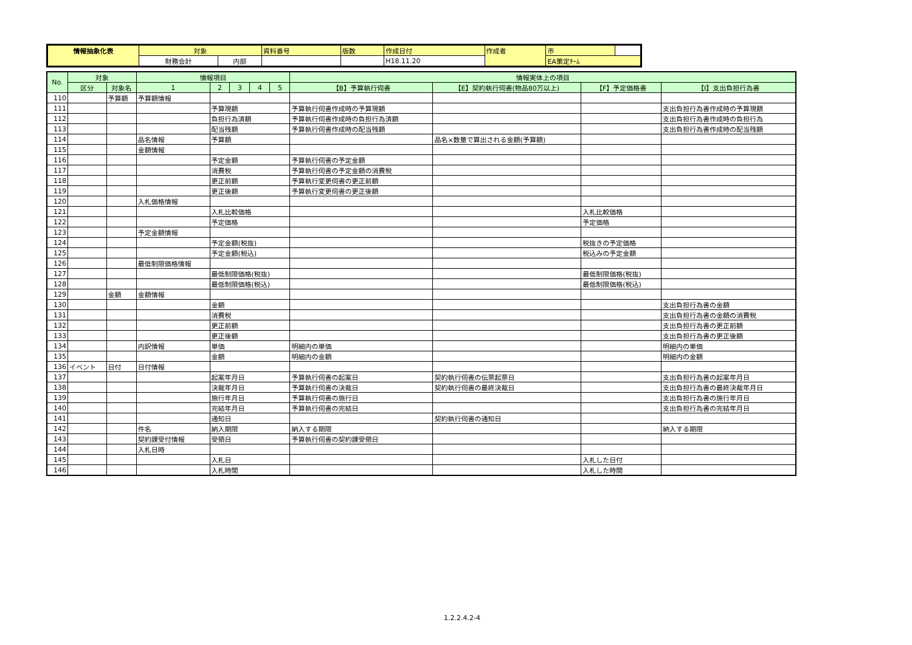| 情報抽象化表 | 対象 | | 資料番号 | 版数 | 作成日付 | 作成者 | 市 | |
| | 財務会計 | 内部 | | | H18.11.20 | | EA策定ﾁｰﾑ | |
| No. | 対象 | | 情報項目 | | | | | 情報実体上の項目 | | | |
| --- | --- | --- | --- | --- | --- | --- | --- | --- | --- | --- | --- |
| | 区分 | 対象名 | 1 | 2 | 3 | 4 | 5 | 【B】予算執行伺書 | 【E】契約執行伺書(物品80万以上) | 【F】予定価格書 | 【I】支出負担行為書 |
| 110 | | 予算額 | 予算額情報 | | | | | | | | |
| 111 | | | | 予算現額 | | | | 予算執行伺書作成時の予算現額 | | | 支出負担行為書作成時の予算現額 |
| 112 | | | | 負担行為済額 | | | | 予算執行伺書作成時の負担行為済額 | | | 支出負担行為書作成時の負担行為 |
| 113 | | | | 配当残額 | | | | 予算執行伺書作成時の配当残額 | | | 支出負担行為書作成時の配当残額 |
| 114 | | | 品名情報 | 予算額 | | | | | 品名×数量で算出される金額(予算額) | | |
| 115 | | | 金額情報 | | | | | | | | |
| 116 | | | | 予定金額 | | | | 予算執行伺書の予定金額 | | | |
| 117 | | | | 消費税 | | | | 予算執行伺書の予定金額の消費税 | | | |
| 118 | | | | 更正前額 | | | | 予算執行変更伺書の更正前額 | | | |
| 119 | | | | 更正後額 | | | | 予算執行変更伺書の更正後額 | | | |
| 120 | | | 入札価格情報 | | | | | | | | |
| 121 | | | | 入札比較価格 | | | | | | 入札比較価格 | |
| 122 | | | | 予定価格 | | | | | | 予定価格 | |
| 123 | | | 予定金額情報 | | | | | | | | |
| 124 | | | | 予定金額(税抜) | | | | | | 税抜きの予定価格 | |
| 125 | | | | 予定金額(税込) | | | | | | 税込みの予定金額 | |
| 126 | | | 最低制限価格情報 | | | | | | | | |
| 127 | | | | 最低制限価格(税抜) | | | | | | 最低制限価格(税抜) | |
| 128 | | | | 最低制限価格(税込) | | | | | | 最低制限価格(税込) | |
| 129 | | 金額 | 金額情報 | | | | | | | | |
| 130 | | | | 金額 | | | | | | | 支出負担行為書の金額 |
| 131 | | | | 消費税 | | | | | | | 支出負担行為書の金額の消費税 |
| 132 | | | | 更正前額 | | | | | | | 支出負担行為書の更正前額 |
| 133 | | | | 更正後額 | | | | | | | 支出負担行為書の更正後額 |
| 134 | | | 内訳情報 | 単価 | | | | 明細内の単価 | | | 明細内の単価 |
| 135 | | | | 金額 | | | | 明細内の金額 | | | 明細内の金額 |
| 136 | イベント | 日付 | 日付情報 | | | | | | | | |
| 137 | | | | 起案年月日 | | | | 予算執行伺書の起案日 | 契約執行伺書の伝票起票日 | | 支出負担行為書の起案年月日 |
| 138 | | | | 決裁年月日 | | | | 予算執行伺書の決裁日 | 契約執行伺書の最終決裁日 | | 支出負担行為書の最終決裁年月日 |
| 139 | | | | 施行年月日 | | | | 予算執行伺書の施行日 | | | 支出負担行為書の施行年月日 |
| 140 | | | | 完結年月日 | | | | 予算執行伺書の完結日 | | | 支出負担行為書の完結年月日 |
| 141 | | | | 通知日 | | | | | 契約執行伺書の通知日 | | |
| 142 | | | 件名 | 納入期限 | | | | 納入する期限 | | | 納入する期限 |
| 143 | | | 契約課受付情報 | 受領日 | | | | 予算執行伺書の契約課受領日 | | | |
| 144 | | | 入札日時 | | | | | | | | |
| 145 | | | | 入札日 | | | | | | 入札した日付 | |
| 146 | | | | 入札時間 | | | | | | 入札した時間 | |
1.2.2.4.2-4